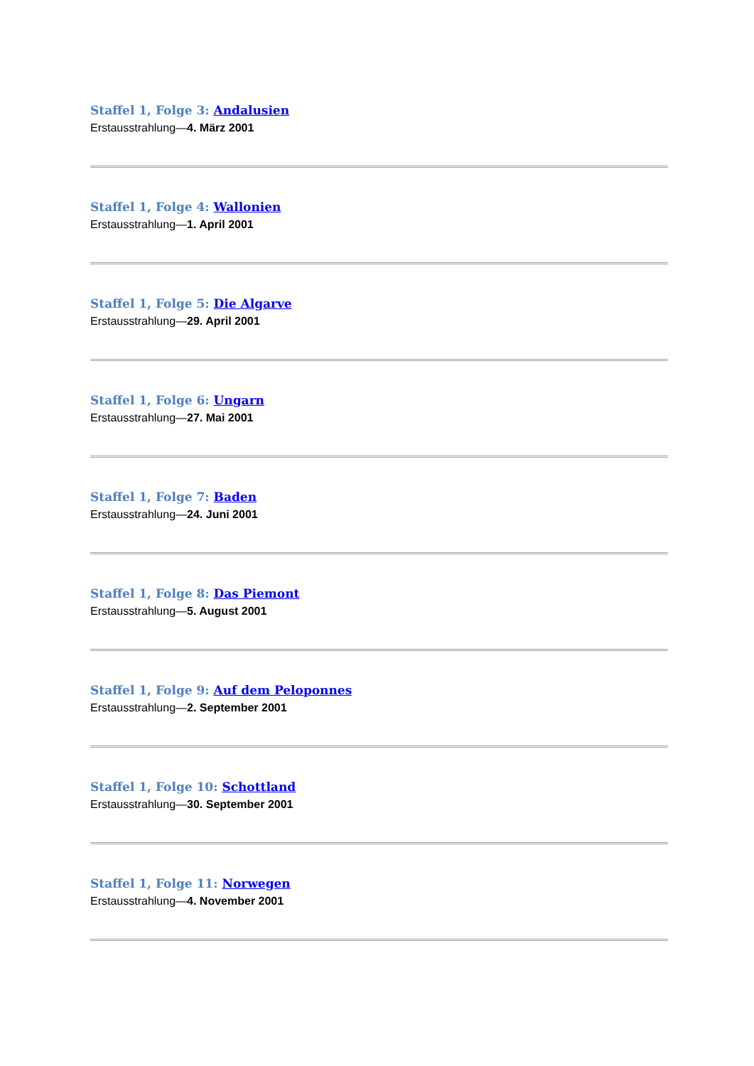Staffel 1, Folge 3: Andalusien
Erstausstrahlung—4. März 2001
Staffel 1, Folge 4: Wallonien
Erstausstrahlung—1. April 2001
Staffel 1, Folge 5: Die Algarve
Erstausstrahlung—29. April 2001
Staffel 1, Folge 6: Ungarn
Erstausstrahlung—27. Mai 2001
Staffel 1, Folge 7: Baden
Erstausstrahlung—24. Juni 2001
Staffel 1, Folge 8: Das Piemont
Erstausstrahlung—5. August 2001
Staffel 1, Folge 9: Auf dem Peloponnes
Erstausstrahlung—2. September 2001
Staffel 1, Folge 10: Schottland
Erstausstrahlung—30. September 2001
Staffel 1, Folge 11: Norwegen
Erstausstrahlung—4. November 2001